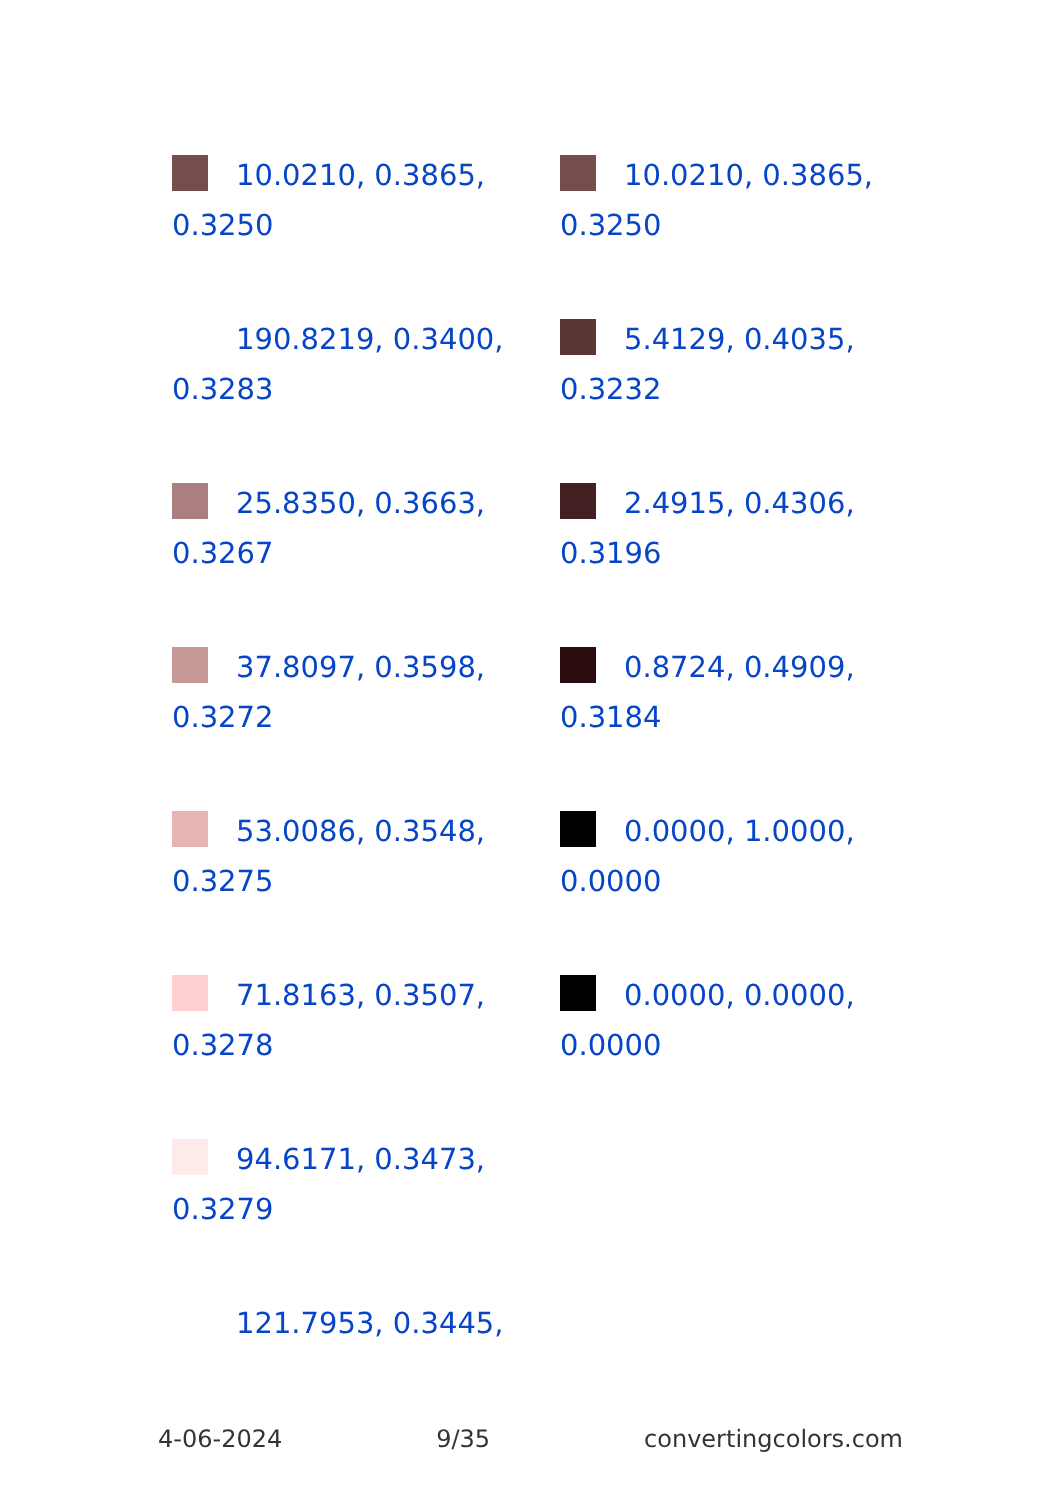10.0210, 0.3865,
0.3250
10.0210, 0.3865,
0.3250
190.8219, 0.3400,
0.3283
5.4129, 0.4035,
0.3232
25.8350, 0.3663,
0.3267
2.4915, 0.4306,
0.3196
37.8097, 0.3598,
0.3272
0.8724, 0.4909,
0.3184
53.0086, 0.3548,
0.3275
0.0000, 1.0000,
0.0000
71.8163, 0.3507,
0.3278
0.0000, 0.0000,
0.0000
94.6171, 0.3473,
0.3279
121.7953, 0.3445,
4-06-2024 9/35 convertingcolors.com